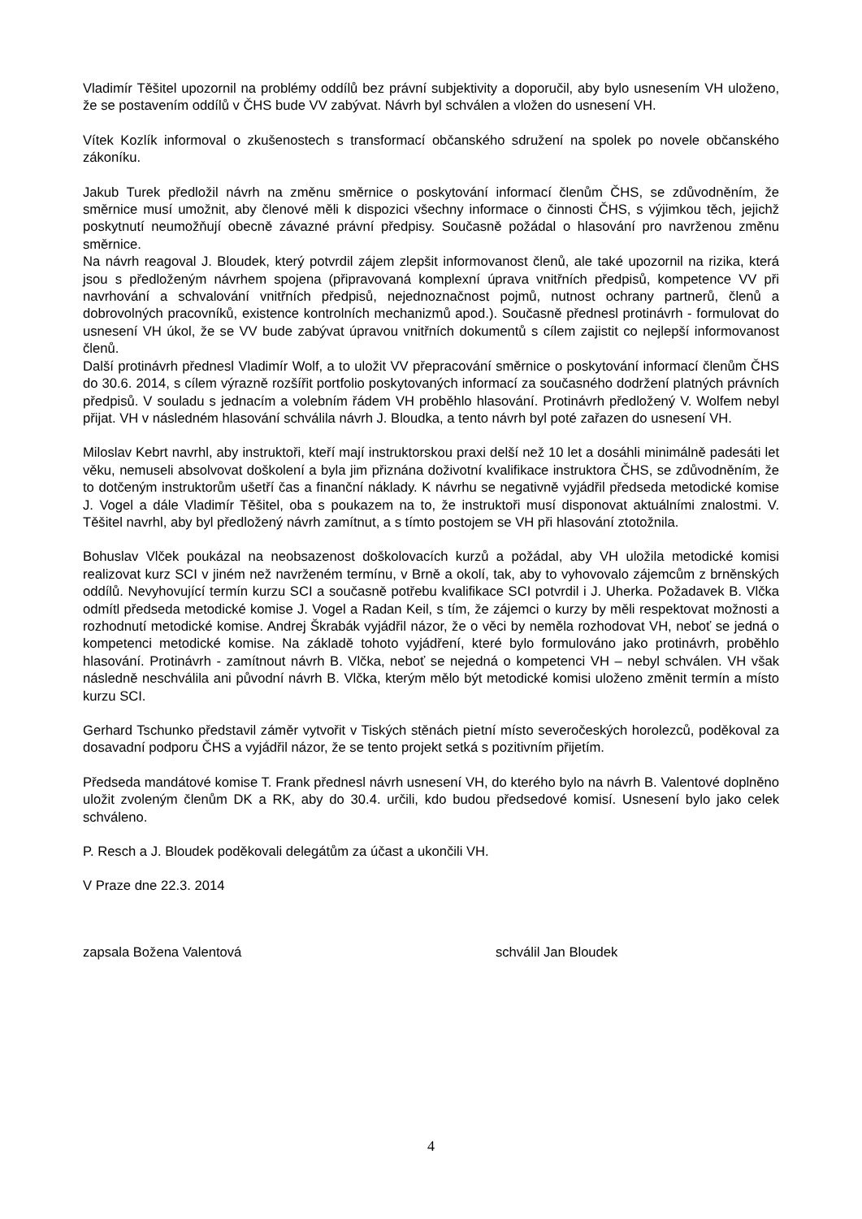Vladimír Těšitel upozornil na problémy oddílů bez právní subjektivity a doporučil, aby bylo usnesením VH uloženo, že se postavením oddílů v ČHS bude VV zabývat. Návrh byl schválen a vložen do usnesení VH.
Vítek Kozlík informoval o zkušenostech s transformací občanského sdružení na spolek po novele občanského zákoníku.
Jakub Turek předložil návrh na změnu směrnice o poskytování informací členům ČHS, se zdůvodněním, že směrnice musí umožnit, aby členové měli k dispozici všechny informace o činnosti ČHS, s výjimkou těch, jejichž poskytnutí neumožňují obecně závazné právní předpisy. Současně požádal o hlasování pro navrženou změnu směrnice.
Na návrh reagoval J. Bloudek, který potvrdil zájem zlepšit informovanost členů, ale také upozornil na rizika, která jsou s předloženým návrhem spojena (připravovaná komplexní úprava vnitřních předpisů, kompetence VV při navrhování a schvalování vnitřních předpisů, nejednoznačnost pojmů, nutnost ochrany partnerů, členů a dobrovolných pracovníků, existence kontrolních mechanizmů apod.). Současně přednesl protinávrh - formulovat do usnesení VH úkol, že se VV bude zabývat úpravou vnitřních dokumentů s cílem zajistit co nejlepší informovanost členů.
Další protinávrh přednesl Vladimír Wolf, a to uložit VV přepracování směrnice o poskytování informací členům ČHS do 30.6. 2014, s cílem výrazně rozšířit portfolio poskytovaných informací za současného dodržení platných právních předpisů. V souladu s jednacím a volebním řádem VH proběhlo hlasování. Protinávrh předložený V. Wolfem nebyl přijat. VH v následném hlasování schválila návrh J. Bloudka, a tento návrh byl poté zařazen do usnesení VH.
Miloslav Kebrt navrhl, aby instruktoři, kteří mají instruktorskou praxi delší než 10 let a dosáhli minimálně padesáti let věku, nemuseli absolvovat doškolení a byla jim přiznána doživotní kvalifikace instruktora ČHS, se zdůvodněním, že to dotčeným instruktorům ušetří čas a finanční náklady. K návrhu se negativně vyjádřil předseda metodické komise J. Vogel a dále Vladimír Těšitel, oba s poukazem na to, že instruktoři musí disponovat aktuálními znalostmi. V. Těšitel navrhl, aby byl předložený návrh zamítnut, a s tímto postojem se VH při hlasování ztotožnila.
Bohuslav Vlček poukázal na neobsazenost doškolovacích kurzů a požádal, aby VH uložila metodické komisi realizovat kurz SCI v jiném než navrženém termínu, v Brně a okolí, tak, aby to vyhovovalo zájemcům z brněnských oddílů. Nevyhovující termín kurzu SCI a současně potřebu kvalifikace SCI potvrdil i J. Uherka. Požadavek B. Vlčka odmítl předseda metodické komise J. Vogel a Radan Keil, s tím, že zájemci o kurzy by měli respektovat možnosti a rozhodnutí metodické komise. Andrej Škrabák vyjádřil názor, že o věci by neměla rozhodovat VH, neboť se jedná o kompetenci metodické komise. Na základě tohoto vyjádření, které bylo formulováno jako protinávrh, proběhlo hlasování. Protinávrh - zamítnout návrh B. Vlčka, neboť se nejedná o kompetenci VH – nebyl schválen. VH však následně neschválila ani původní návrh B. Vlčka, kterým mělo být metodické komisi uloženo změnit termín a místo kurzu SCI.
Gerhard Tschunko představil záměr vytvořit v Tiských stěnách pietní místo severočeských horolezců, poděkoval za dosavadní podporu ČHS a vyjádřil názor, že se tento projekt setká s pozitivním přijetím.
Předseda mandátové komise T. Frank přednesl návrh usnesení VH, do kterého bylo na návrh B. Valentové doplněno uložit zvoleným členům DK a RK, aby do 30.4. určili, kdo budou předsedové komisí. Usnesení bylo jako celek schváleno.
P. Resch a J. Bloudek poděkovali delegátům za účast a ukončili VH.
V Praze dne 22.3. 2014
zapsala Božena Valentová schválil Jan Bloudek
4